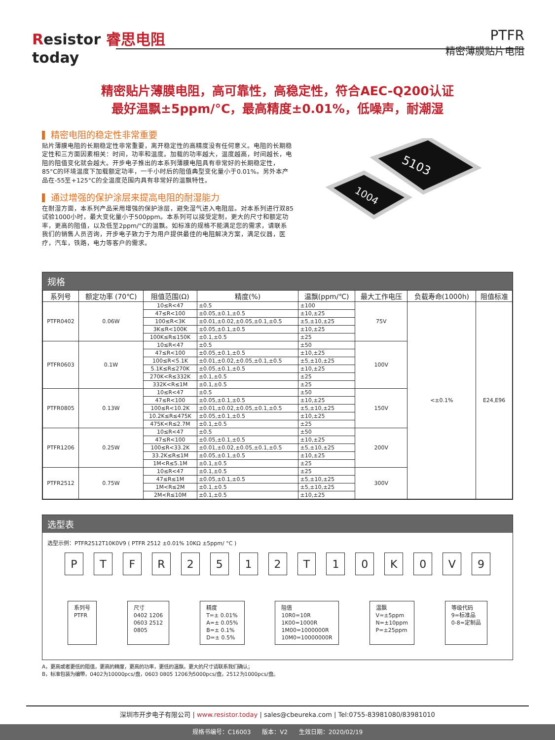Resistor 睿思电阻
today
PTFR
精密薄膜贴片电阻
精密贴片薄膜电阻，高可靠性，高稳定性，符合AEC-Q200认证
最好温飘±5ppm/°C，最高精度±0.01%，低噪声，耐潮湿
精密电阻的稳定性非常重要
贴片薄膜电阻的长期稳定性非常重要，离开稳定性的高精度没有任何意义。电阻的长期稳定性和三方面因素相关：时间，功率和温度。加载的功率越大，温度越高，时间越长，电阻的阻值变化就会越大。开步电子推出的本系列薄膜电阻具有非常好的长期稳定性，85°C的环境温度下加载额定功率，一千小时后的阻值典型变化量小于0.01%。另外本产品在-55至+125°C的全温度范围内具有非常好的温飘特性。
通过增强的保护涂层来提高电阻的耐湿能力
在耐湿方面，本系列产品采用增强的保护涂层，避免湿气进入电阻层。对本系列进行双85试验1000小时，最大变化量小于500ppm。本系列可以接受定制，更大的尺寸和额定功率，更高的阻值，以及低至2ppm/°C的温飘。如标准的规格不能满足您的需求，请联系我们的销售人员咨询，开步电子致力于为用户提供最佳的电阻解决方案，满足仪器，医疗，汽车，铁路，电力等客户的需求。
5103
1004
规格
| 系列号 | 额定功率 (70℃) | 阻值范围(Ω) | 精度(%) | 温飘(ppm/℃) | 最大工作电压 | 负载寿命(1000h) | 阻值标准 |
| --- | --- | --- | --- | --- | --- | --- | --- |
| PTFR0402 | 0.06W | 10≤R<47 | ±0.5 | ±100 | 75V | <±0.1% | E24,E96 |
| | | 47≤R<100 | ±0.05,±0.1,±0.5 | ±10,±25 | | | |
| | | 100≤R<3K | ±0.01,±0.02,±0.05,±0.1,±0.5 | ±5,±10,±25 | | | |
| | | 3K≤R<100K | ±0.05,±0.1,±0.5 | ±10,±25 | | | |
| | | 100K≤R≤150K | ±0.1,±0.5 | ±25 | | | |
| PTFR0603 | 0.1W | 10≤R<47 | ±0.5 | ±50 | 100V | | |
| | | 47≤R<100 | ±0.05,±0.1,±0.5 | ±10,±25 | | | |
| | | 100≤R<5.1K | ±0.01,±0.02,±0.05,±0.1,±0.5 | ±5,±10,±25 | | | |
| | | 5.1K≤R≤270K | ±0.05,±0.1,±0.5 | ±10,±25 | | | |
| | | 270K<R≤332K | ±0.1,±0.5 | ±25 | | | |
| | | 332K<R≤1M | ±0.1,±0.5 | ±25 | | | |
| PTFR0805 | 0.13W | 10≤R<47 | ±0.5 | ±50 | 150V | | |
| | | 47≤R<100 | ±0.05,±0.1,±0.5 | ±10,±25 | | | |
| | | 100≤R<10.2K | ±0.01,±0.02,±0.05,±0.1,±0.5 | ±5,±10,±25 | | | |
| | | 10.2K≤R≤475K | ±0.05,±0.1,±0.5 | ±10,±25 | | | |
| | | 475K<R≤2.7M | ±0.1,±0.5 | ±25 | | | |
| PTFR1206 | 0.25W | 10≤R<47 | ±0.5 | ±50 | 200V | | |
| | | 47≤R<100 | ±0.05,±0.1,±0.5 | ±10,±25 | | | |
| | | 100≤R<33.2K | ±0.01,±0.02,±0.05,±0.1,±0.5 | ±5,±10,±25 | | | |
| | | 33.2K≤R≤1M | ±0.05,±0.1,±0.5 | ±10,±25 | | | |
| | | 1M<R≤5.1M | ±0.1,±0.5 | ±25 | | | |
| PTFR2512 | 0.75W | 10≤R<47 | ±0.1,±0.5 | ±25 | 300V | | |
| | | 47≤R≤1M | ±0.05,±0.1,±0.5 | ±5,±10,±25 | | | |
| | | 1M<R≤2M | ±0.1,±0.5 | ±5,±10,±25 | | | |
| | | 2M<R≤10M | ±0.1,±0.5 | ±10,±25 | | | |
选型表
选型示例：PTFR2512T10K0V9 ( PTFR 2512 ±0.01% 10KΩ ±5ppm/ °C )
P T F R 2 5 1 2 T 1 0 K 0 V 9
系列号
PTFR
尺寸
0402 1206
0603 2512
0805
精度
T=± 0.01%
A=± 0.05%
B=± 0.1%
D=± 0.5%
阻值
10R0=10R
1K00=1000R
1M00=1000000R
10M0=10000000R
温飘
V=±5ppm
N=±10ppm
P=±25ppm
等级代码
9=标准品
0-8=定制品
A，更高或者更低的阻值，更高的精度，更高的功率，更低的温飘，更大的尺寸请联系我们确认；
B，标准包装为编带，0402为10000pcs/盘，0603 0805 1206为5000pcs/盘，2512为1000pcs/盘。
深圳市开步电子有限公司 | www.resistor.today | sales@cbeureka.com | Tel:0755-83981080/83981010
规格书编号：C16003 版本：V2 生效日期：2020/02/19